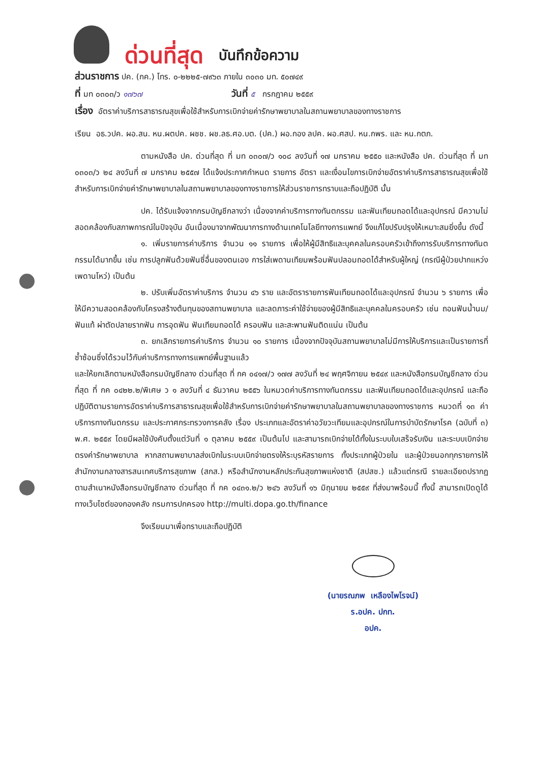ด่วนที่สุด บันทึกข้อความ
ส่วนราชการ ปค. (กค.) โทร. ๐-๒๒๒๕-๗๙๖๓ ภายใน ๓๐๓๐ มท. ๕๐๗๔๙
ที่ มท ๐๓๐๓/ว ๑๗๖๗ วันที่ ๕ กรกฎาคม ๒๕๕๙
เรื่อง อัตราค่าบริการสาธารณสุขเพื่อใช้สำหรับการเบิกจ่ายค่ารักษาพยาบาลในสถานพยาบาลของทางราชการ
เรียน อธ.วปค. ผอ.สน. หน.ผตปค. ผชช. ผช.ลธ.ศอ.บต. (ปค.) ผอ.กอง ลปค. ผอ.ศสป. หน.กพร. และ หน.กตภ.
ตามหนังสือ ปค. ด่วนที่สุด ที่ มท ๐๓๐๗/ว ๑๐๘ ลงวันที่ ๑๗ มกราคม ๒๕๕๐ และหนังสือ ปค. ด่วนที่สุด ที่ มท ๐๓๐๓/ว ๒๔ ลงวันที่ ๗ มกราคม ๒๕๕๗ ได้แจ้งประกาศกำหนด รายการ อัตรา และเงื่อนไขการเบิกจ่ายอัตราค่าบริการสาธารณสุขเพื่อใช้สำหรับการเบิกจ่ายค่ารักษาพยาบาลในสถานพยาบาลของทางราชการให้ส่วนราชการทราบและถือปฏิบัติ นั้น
ปค. ได้รับแจ้งจากกรมบัญชีกลางว่า เนื่องจากค่าบริการทางทันตกรรม และฟันเทียมถอดได้และอุปกรณ์ มีความไม่สอดคล้องกับสภาพการณ์ในปัจจุบัน อันเนื่องมาจากพัฒนาการทางด้านเทคโนโลยีทางการแพทย์ จึงแก้ไขปรับปรุงให้เหมาะสมยิ่งขึ้น ดังนี้
๑. เพิ่มรายการค่าบริการ จำนวน ๑๑ รายการ เพื่อให้ผู้มีสิทธิและบุคคลในครอบครัวเข้าถึงการรับบริการทางทันตกรรมได้มากขึ้น เช่น การปลูกฟันด้วยฟันซี่อื่นของตนเอง การใส่เพดานเทียมพร้อมฟันปลอมถอดได้สำหรับผู้ใหญ่ (กรณีผู้ป่วยปากแหว่งเพดานโหว่) เป็นต้น
๒. ปรับเพิ่มอัตราค่าบริการ จำนวน ๔๖ ราย และอัตรารายการฟันเทียมถอดได้และอุปกรณ์ จำนวน ๖ รายการ เพื่อให้มีความสอดคล้องกับโครงสร้างต้นทุนของสถานพยาบาล และลดภาระค่าใช้จ่ายของผู้มีสิทธิและบุคคลในครอบครัว เช่น ถอนฟันน้ำนม/ฟันแท้ ผ่าตัดปลายรากฟัน การอุดฟัน ฟันเทียมถอดได้ ครอบฟัน และสะพานฟันติดแน่น เป็นต้น
๓. ยกเลิกรายการค่าบริการ จำนวน ๑๐ รายการ เนื่องจากปัจจุบันสถานพยาบาลไม่มีการให้บริการและเป็นรายการที่ซ้ำซ้อนซึ่งได้รวมไว้กับค่าบริการทางการแพทย์พื้นฐานแล้ว
และให้ยกเลิกตามหนังสือกรมบัญชีกลาง ด่วนที่สุด ที่ กค ๐๔๑๗/ว ๑๗๗ ลงวันที่ ๒๔ พฤศจิกายน ๒๕๔๙ และหนังสือกรมบัญชีกลาง ด่วนที่สุด ที่ กค ๐๔๒๒.๒/พิเศษ ว ๑ ลงวันที่ ๔ ธันวาคม ๒๕๕๖ ในหมวดค่าบริการทางทันตกรรม และฟันเทียมถอดได้และอุปกรณ์ และถือปฏิบัติตามรายการอัตราค่าบริการสาธารณสุขเพื่อใช้สำหรับการเบิกจ่ายค่ารักษาพยาบาลในสถานพยาบาลของทางราชการ หมวดที่ ๑๓ ค่าบริการทางทันตกรรม และประกาศกระทรวงการคลัง เรื่อง ประเภทและอัตราค่าอวัยวะเทียมและอุปกรณ์ในการบำบัดรักษาโรค (ฉบับที่ ๓) พ.ศ. ๒๕๕๙ โดยมีผลใช้บังคับตั้งแต่วันที่ ๑ ตุลาคม ๒๕๕๙ เป็นต้นไป และสามารถเบิกจ่ายได้ทั้งในระบบใบเสร็จรับเงิน และระบบเบิกจ่ายตรงค่ารักษาพยาบาล หากสถานพยาบาลส่งเบิกในระบบเบิกจ่ายตรงให้ระบุรหัสรายการ ทั้งประเภทผู้ป่วยใน และผู้ป่วยนอกทุกรายการให้สำนักงานกลางสารสนเทศบริการสุขภาพ (สกส.) หรือสำนักงานหลักประกันสุขภาพแห่งชาติ (สปสช.) แล้วแต่กรณี รายละเอียดปรากฏตามสำเนาหนังสือกรมบัญชีกลาง ด่วนที่สุด ที่ กค ๐๔๓๑.๒/ว ๒๔๖ ลงวันที่ ๑๖ มิถุนายน ๒๕๕๙ ที่ส่งมาพร้อมนี้ ทั้งนี้ สามารถเปิดดูได้ทางเว็บไซต์ของกองคลัง กรมการปกครอง http://multi.dopa.go.th/finance
จึงเรียนมาเพื่อทราบและถือปฏิบัติ
(นายรณภพ เหลืองไพโรจน์)
ร.อปค. ปกท.
อปค.